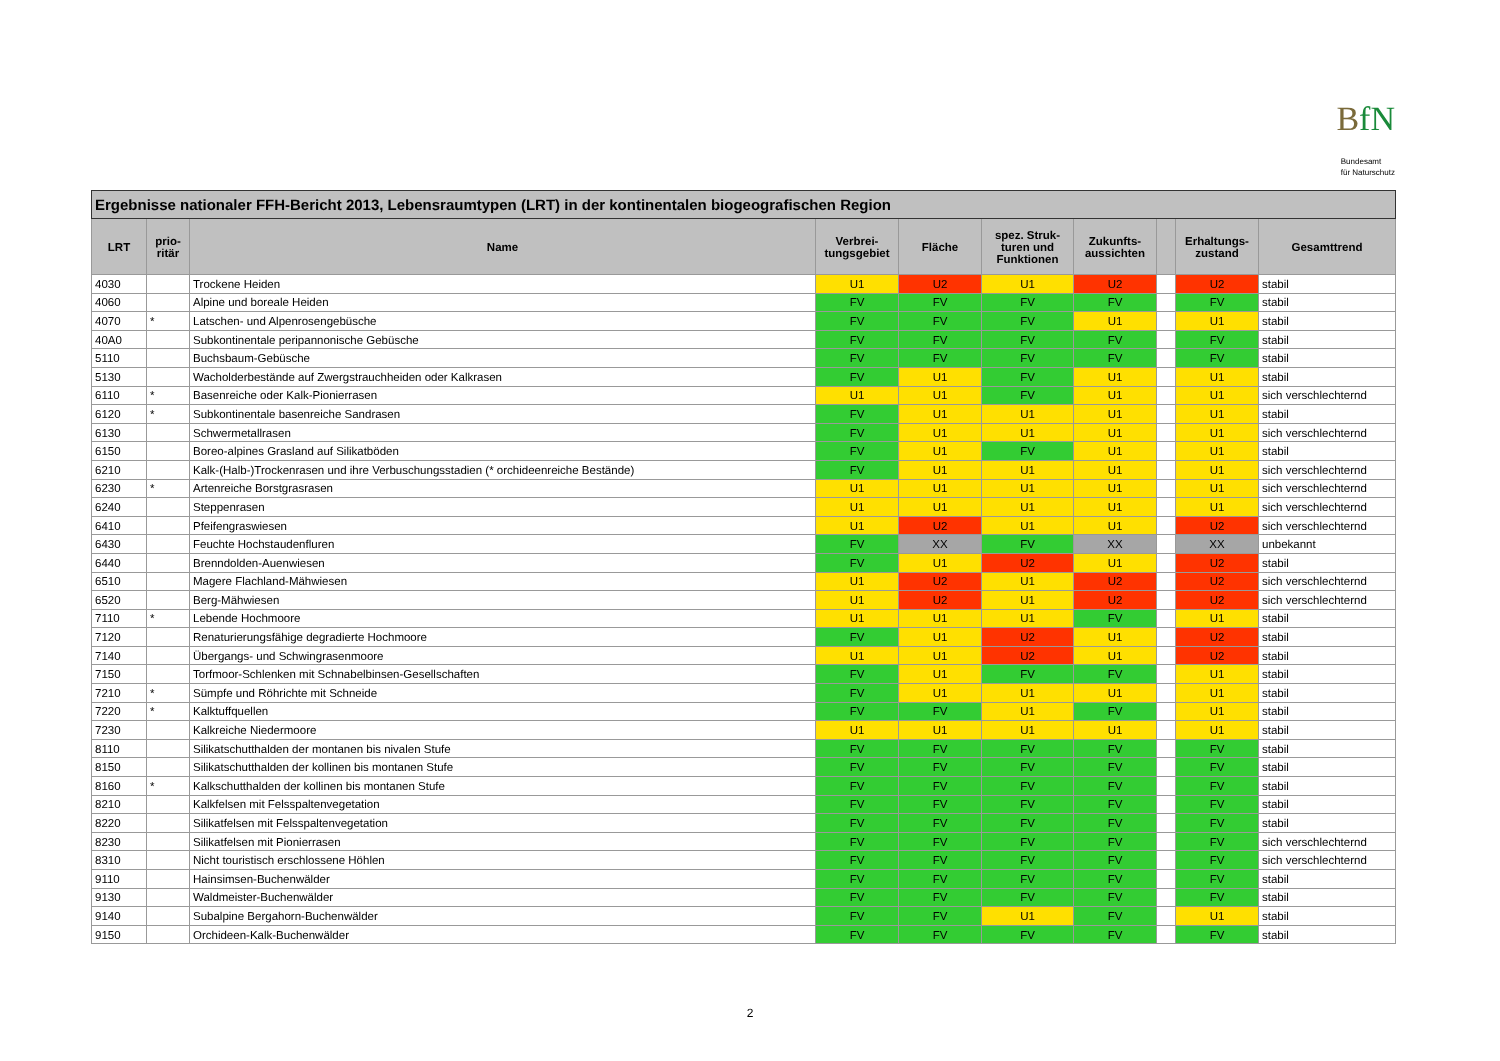BfN
Bundesamt
für Naturschutz
| Ergebnisse nationaler FFH-Bericht 2013, Lebensraumtypen (LRT) in der kontinentalen biogeografischen Region | | | | | | | | | |
| --- | --- | --- | --- | --- | --- | --- | --- | --- | --- |
| LRT | prio- ritär | Name | Verbrei- tungsgebiet | Fläche | spez. Struk- turen und Funktionen | Zukunfts- aussichten | | Erhaltungs- zustand | Gesamttrend |
| 4030 | | Trockene Heiden | U1 | U2 | U1 | U2 | | U2 | stabil |
| 4060 | | Alpine und boreale Heiden | FV | FV | FV | FV | | FV | stabil |
| 4070 | * | Latschen- und Alpenrosengebüsche | FV | FV | FV | U1 | | U1 | stabil |
| 40A0 | | Subkontinentale peripannonische Gebüsche | FV | FV | FV | FV | | FV | stabil |
| 5110 | | Buchsbaum-Gebüsche | FV | FV | FV | FV | | FV | stabil |
| 5130 | | Wacholderbestände auf Zwergstrauchheiden oder Kalkrasen | FV | U1 | FV | U1 | | U1 | stabil |
| 6110 | * | Basenreiche oder Kalk-Pionierrasen | U1 | U1 | FV | U1 | | U1 | sich verschlechternd |
| 6120 | * | Subkontinentale basenreiche Sandrasen | FV | U1 | U1 | U1 | | U1 | stabil |
| 6130 | | Schwermetallrasen | FV | U1 | U1 | U1 | | U1 | sich verschlechternd |
| 6150 | | Boreo-alpines Grasland auf Silikatböden | FV | U1 | FV | U1 | | U1 | stabil |
| 6210 | | Kalk-(Halb-)Trockenrasen und ihre Verbuschungsstadien (* orchideenreiche Bestände) | FV | U1 | U1 | U1 | | U1 | sich verschlechternd |
| 6230 | * | Artenreiche Borstgrasrasen | U1 | U1 | U1 | U1 | | U1 | sich verschlechternd |
| 6240 | | Steppenrasen | U1 | U1 | U1 | U1 | | U1 | sich verschlechternd |
| 6410 | | Pfeifengraswiesen | U1 | U2 | U1 | U1 | | U2 | sich verschlechternd |
| 6430 | | Feuchte Hochstaudenfluren | FV | XX | FV | XX | | XX | unbekannt |
| 6440 | | Brenndolden-Auenwiesen | FV | U1 | U2 | U1 | | U2 | stabil |
| 6510 | | Magere Flachland-Mähwiesen | U1 | U2 | U1 | U2 | | U2 | sich verschlechternd |
| 6520 | | Berg-Mähwiesen | U1 | U2 | U1 | U2 | | U2 | sich verschlechternd |
| 7110 | * | Lebende Hochmoore | U1 | U1 | U1 | FV | | U1 | stabil |
| 7120 | | Renaturierungsfähige degradierte Hochmoore | FV | U1 | U2 | U1 | | U2 | stabil |
| 7140 | | Übergangs- und Schwingrasenmoore | U1 | U1 | U2 | U1 | | U2 | stabil |
| 7150 | | Torfmoor-Schlenken mit Schnabelbinsen-Gesellschaften | FV | U1 | FV | FV | | U1 | stabil |
| 7210 | * | Sümpfe und Röhrichte mit Schneide | FV | U1 | U1 | U1 | | U1 | stabil |
| 7220 | * | Kalktuffquellen | FV | FV | U1 | FV | | U1 | stabil |
| 7230 | | Kalkreiche Niedermoore | U1 | U1 | U1 | U1 | | U1 | stabil |
| 8110 | | Silikatschutthalden der montanen bis nivalen Stufe | FV | FV | FV | FV | | FV | stabil |
| 8150 | | Silikatschutthalden der kollinen bis montanen Stufe | FV | FV | FV | FV | | FV | stabil |
| 8160 | * | Kalkschutthalden der kollinen bis montanen Stufe | FV | FV | FV | FV | | FV | stabil |
| 8210 | | Kalkfelsen mit Felsspaltenvegetation | FV | FV | FV | FV | | FV | stabil |
| 8220 | | Silikatfelsen mit Felsspaltenvegetation | FV | FV | FV | FV | | FV | stabil |
| 8230 | | Silikatfelsen mit Pionierrasen | FV | FV | FV | FV | | FV | sich verschlechternd |
| 8310 | | Nicht touristisch erschlossene Höhlen | FV | FV | FV | FV | | FV | sich verschlechternd |
| 9110 | | Hainsimsen-Buchenwälder | FV | FV | FV | FV | | FV | stabil |
| 9130 | | Waldmeister-Buchenwälder | FV | FV | FV | FV | | FV | stabil |
| 9140 | | Subalpine Bergahorn-Buchenwälder | FV | FV | U1 | FV | | U1 | stabil |
| 9150 | | Orchideen-Kalk-Buchenwälder | FV | FV | FV | FV | | FV | stabil |
2